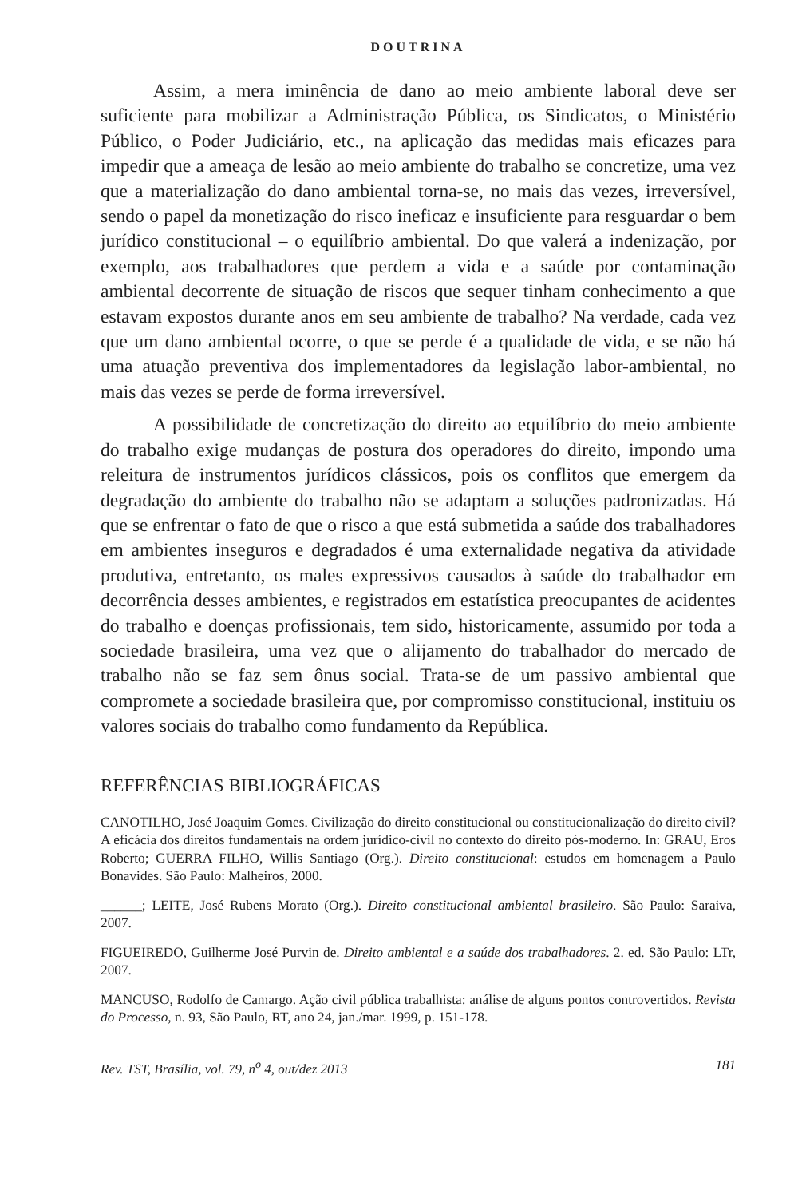DOUTRINA
Assim, a mera iminência de dano ao meio ambiente laboral deve ser suficiente para mobilizar a Administração Pública, os Sindicatos, o Ministério Público, o Poder Judiciário, etc., na aplicação das medidas mais eficazes para impedir que a ameaça de lesão ao meio ambiente do trabalho se concretize, uma vez que a materialização do dano ambiental torna-se, no mais das vezes, irreversível, sendo o papel da monetização do risco ineficaz e insuficiente para resguardar o bem jurídico constitucional – o equilíbrio ambiental. Do que valerá a indenização, por exemplo, aos trabalhadores que perdem a vida e a saúde por contaminação ambiental decorrente de situação de riscos que sequer tinham conhecimento a que estavam expostos durante anos em seu ambiente de trabalho? Na verdade, cada vez que um dano ambiental ocorre, o que se perde é a qualidade de vida, e se não há uma atuação preventiva dos implementadores da legislação labor-ambiental, no mais das vezes se perde de forma irreversível.
A possibilidade de concretização do direito ao equilíbrio do meio ambiente do trabalho exige mudanças de postura dos operadores do direito, impondo uma releitura de instrumentos jurídicos clássicos, pois os conflitos que emergem da degradação do ambiente do trabalho não se adaptam a soluções padronizadas. Há que se enfrentar o fato de que o risco a que está submetida a saúde dos trabalhadores em ambientes inseguros e degradados é uma externalidade negativa da atividade produtiva, entretanto, os males expressivos causados à saúde do trabalhador em decorrência desses ambientes, e registrados em estatística preocupantes de acidentes do trabalho e doenças profissionais, tem sido, historicamente, assumido por toda a sociedade brasileira, uma vez que o alijamento do trabalhador do mercado de trabalho não se faz sem ônus social. Trata-se de um passivo ambiental que compromete a sociedade brasileira que, por compromisso constitucional, instituiu os valores sociais do trabalho como fundamento da República.
REFERÊNCIAS BIBLIOGRÁFICAS
CANOTILHO, José Joaquim Gomes. Civilização do direito constitucional ou constitucionalização do direito civil? A eficácia dos direitos fundamentais na ordem jurídico-civil no contexto do direito pós-moderno. In: GRAU, Eros Roberto; GUERRA FILHO, Willis Santiago (Org.). Direito constitucional: estudos em homenagem a Paulo Bonavides. São Paulo: Malheiros, 2000.
______; LEITE, José Rubens Morato (Org.). Direito constitucional ambiental brasileiro. São Paulo: Saraiva, 2007.
FIGUEIREDO, Guilherme José Purvin de. Direito ambiental e a saúde dos trabalhadores. 2. ed. São Paulo: LTr, 2007.
MANCUSO, Rodolfo de Camargo. Ação civil pública trabalhista: análise de alguns pontos controvertidos. Revista do Processo, n. 93, São Paulo, RT, ano 24, jan./mar. 1999, p. 151-178.
Rev. TST, Brasília, vol. 79, n<sup>o</sup> 4, out/dez 2013 181